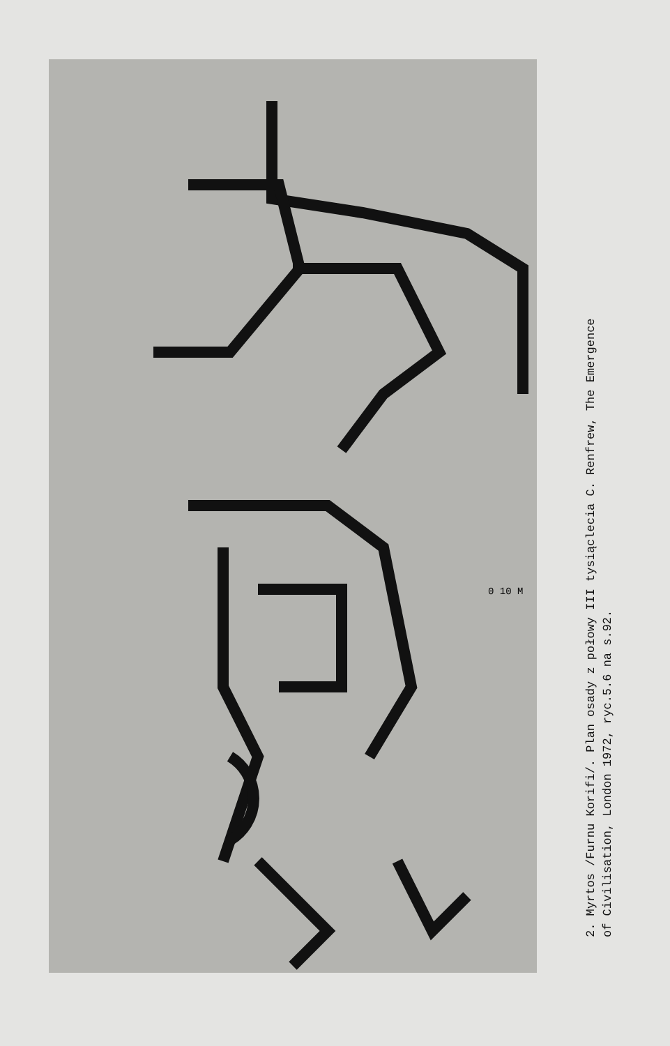2. Myrtos /Furnu Korifi/. Plan osady z połowy III tysiąclecia C. Renfrew, The Emergence
of Civilisation, London 1972, ryc.5.6 na s.92.
0 10 M